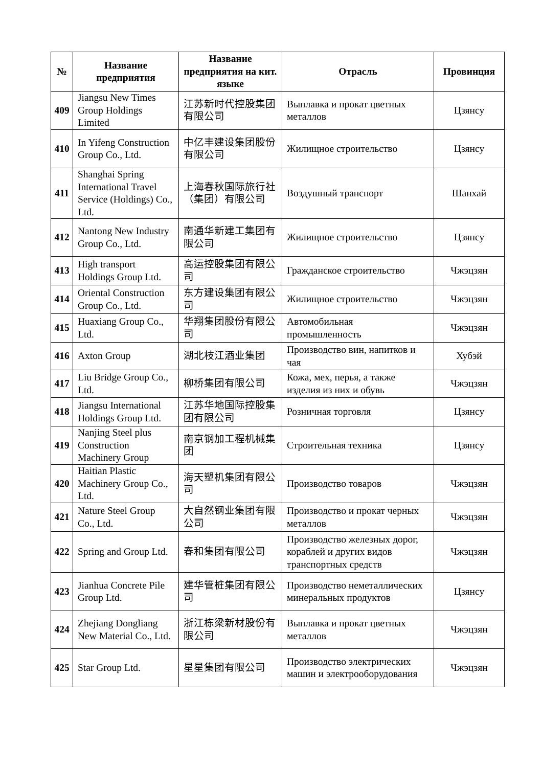| № | Название предприятия | Название предприятия на кит. языке | Отрасль | Провинция |
| --- | --- | --- | --- | --- |
| 409 | Jiangsu New Times Group Holdings Limited | 江苏新时代控股集团有限公司 | Выплавка и прокат цветных металлов | Цзянсу |
| 410 | In Yifeng Construction Group Co., Ltd. | 中亿丰建设集团股份有限公司 | Жилищное строительство | Цзянсу |
| 411 | Shanghai Spring International Travel Service (Holdings) Co., Ltd. | 上海春秋国际旅行社（集团）有限公司 | Воздушный транспорт | Шанхай |
| 412 | Nantong New Industry Group Co., Ltd. | 南通华新建工集团有限公司 | Жилищное строительство | Цзянсу |
| 413 | High transport Holdings Group Ltd. | 高运控股集团有限公司 | Гражданское строительство | Чжэцзян |
| 414 | Oriental Construction Group Co., Ltd. | 东方建设集团有限公司 | Жилищное строительство | Чжэцзян |
| 415 | Huaxiang Group Co., Ltd. | 华翔集团股份有限公司 | Автомобильная промышленность | Чжэцзян |
| 416 | Axton Group | 湖北枝江酒业集团 | Производство вин, напитков и чая | Хубэй |
| 417 | Liu Bridge Group Co., Ltd. | 柳桥集团有限公司 | Кожа, мех, перья, а также изделия из них и обувь | Чжэцзян |
| 418 | Jiangsu International Holdings Group Ltd. | 江苏华地国际控股集团有限公司 | Розничная торговля | Цзянсу |
| 419 | Nanjing Steel plus Construction Machinery Group | 南京钢加工程机械集团 | Строительная техника | Цзянсу |
| 420 | Haitian Plastic Machinery Group Co., Ltd. | 海天塑机集团有限公司 | Производство товаров | Чжэцзян |
| 421 | Nature Steel Group Co., Ltd. | 大自然钢业集团有限公司 | Производство и прокат черных металлов | Чжэцзян |
| 422 | Spring and Group Ltd. | 春和集团有限公司 | Производство железных дорог, кораблей и других видов транспортных средств | Чжэцзян |
| 423 | Jianhua Concrete Pile Group Ltd. | 建华管桩集团有限公司 | Производство неметаллических минеральных продуктов | Цзянсу |
| 424 | Zhejiang Dongliang New Material Co., Ltd. | 浙江栋梁新材股份有限公司 | Выплавка и прокат цветных металлов | Чжэцзян |
| 425 | Star Group Ltd. | 星星集团有限公司 | Производство электрических машин и электрооборудования | Чжэцзян |